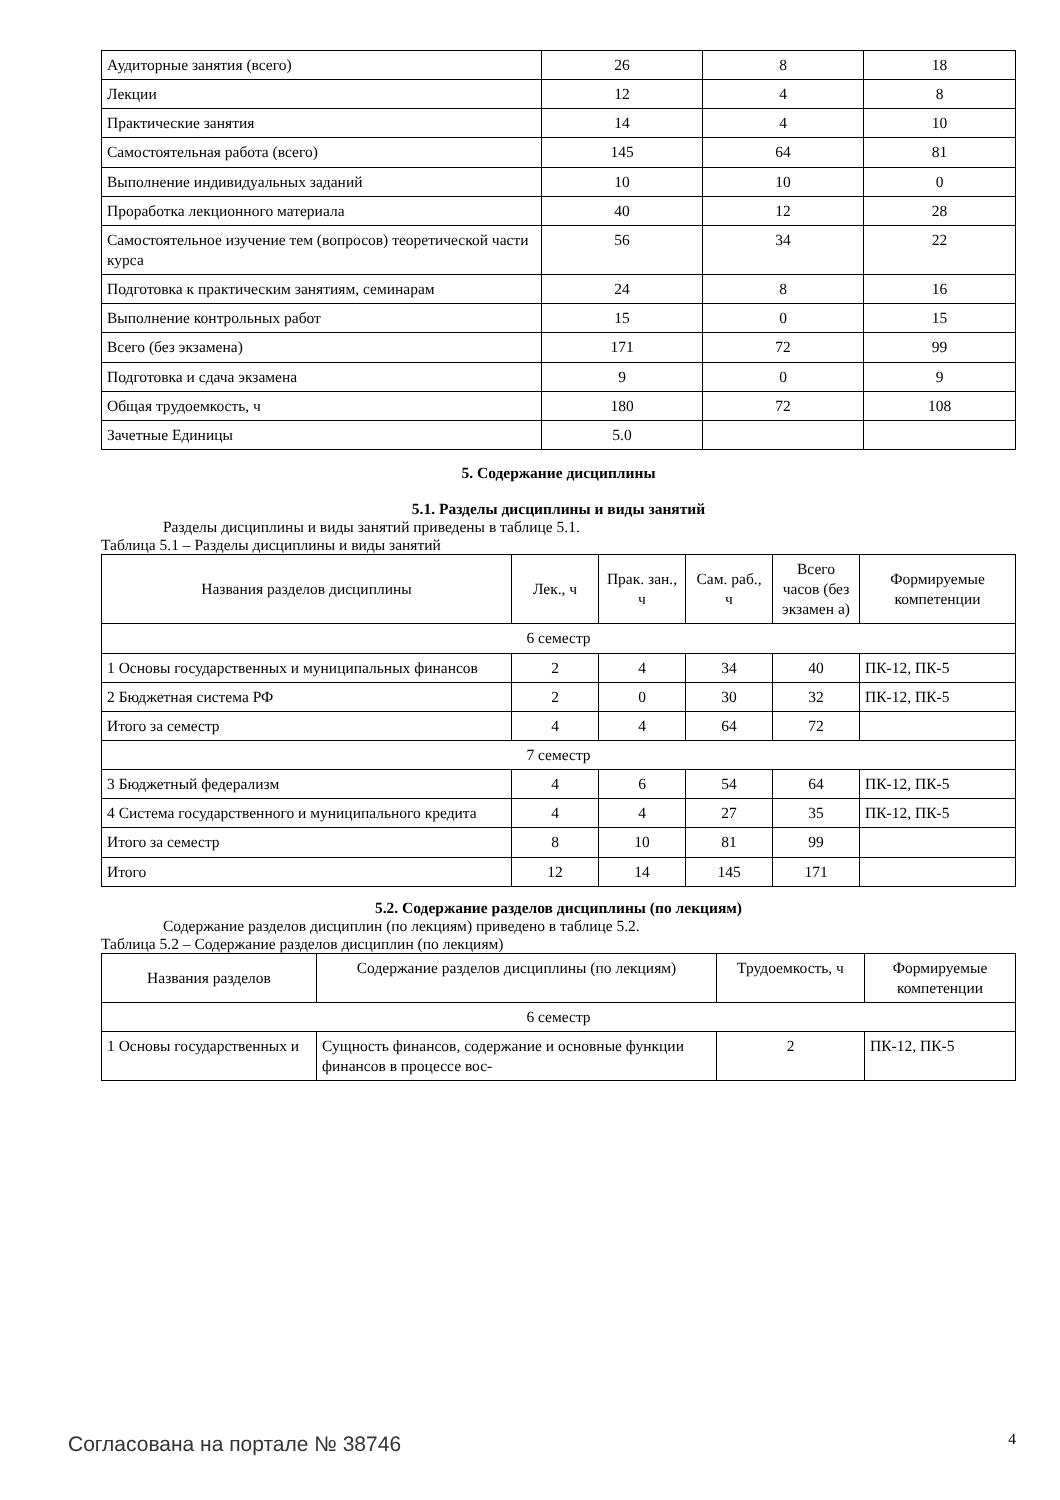| Аудиторные занятия (всего) | 26 | 8 | 18 |
| Лекции | 12 | 4 | 8 |
| Практические занятия | 14 | 4 | 10 |
| Самостоятельная работа (всего) | 145 | 64 | 81 |
| Выполнение индивидуальных заданий | 10 | 10 | 0 |
| Проработка лекционного материала | 40 | 12 | 28 |
| Самостоятельное изучение тем (вопросов) теоретической части курса | 56 | 34 | 22 |
| Подготовка к практическим занятиям, семинарам | 24 | 8 | 16 |
| Выполнение контрольных работ | 15 | 0 | 15 |
| Всего (без экзамена) | 171 | 72 | 99 |
| Подготовка и сдача экзамена | 9 | 0 | 9 |
| Общая трудоемкость, ч | 180 | 72 | 108 |
| Зачетные Единицы | 5.0 | | |
5. Содержание дисциплины
5.1. Разделы дисциплины и виды занятий
Разделы дисциплины и виды занятий приведены в таблице 5.1.
Таблица 5.1 – Разделы дисциплины и виды занятий
| Названия разделов дисциплины | Лек., ч | Прак. зан., ч | Сам. раб., ч | Всего часов (без экзамен а) | Формируемые компетенции |
| --- | --- | --- | --- | --- | --- |
| 6 семестр | | | | | |
| 1 Основы государственных и муниципальных финансов | 2 | 4 | 34 | 40 | ПК-12, ПК-5 |
| 2 Бюджетная система РФ | 2 | 0 | 30 | 32 | ПК-12, ПК-5 |
| Итого за семестр | 4 | 4 | 64 | 72 | |
| 7 семестр | | | | | |
| 3 Бюджетный федерализм | 4 | 6 | 54 | 64 | ПК-12, ПК-5 |
| 4 Система государственного и муниципального кредита | 4 | 4 | 27 | 35 | ПК-12, ПК-5 |
| Итого за семестр | 8 | 10 | 81 | 99 | |
| Итого | 12 | 14 | 145 | 171 | |
5.2. Содержание разделов дисциплины (по лекциям)
Содержание разделов дисциплин (по лекциям) приведено в таблице 5.2.
Таблица 5.2 – Содержание разделов дисциплин (по лекциям)
| Названия разделов | Содержание разделов дисциплины (по лекциям) | Трудоемкость, ч | Формируемые компетенции |
| --- | --- | --- | --- |
| 6 семестр | | | |
| 1 Основы государственных и | Сущность финансов, содержание и основные функции финансов в процессе вос- | 2 | ПК-12, ПК-5 |
Согласована на портале № 38746 4